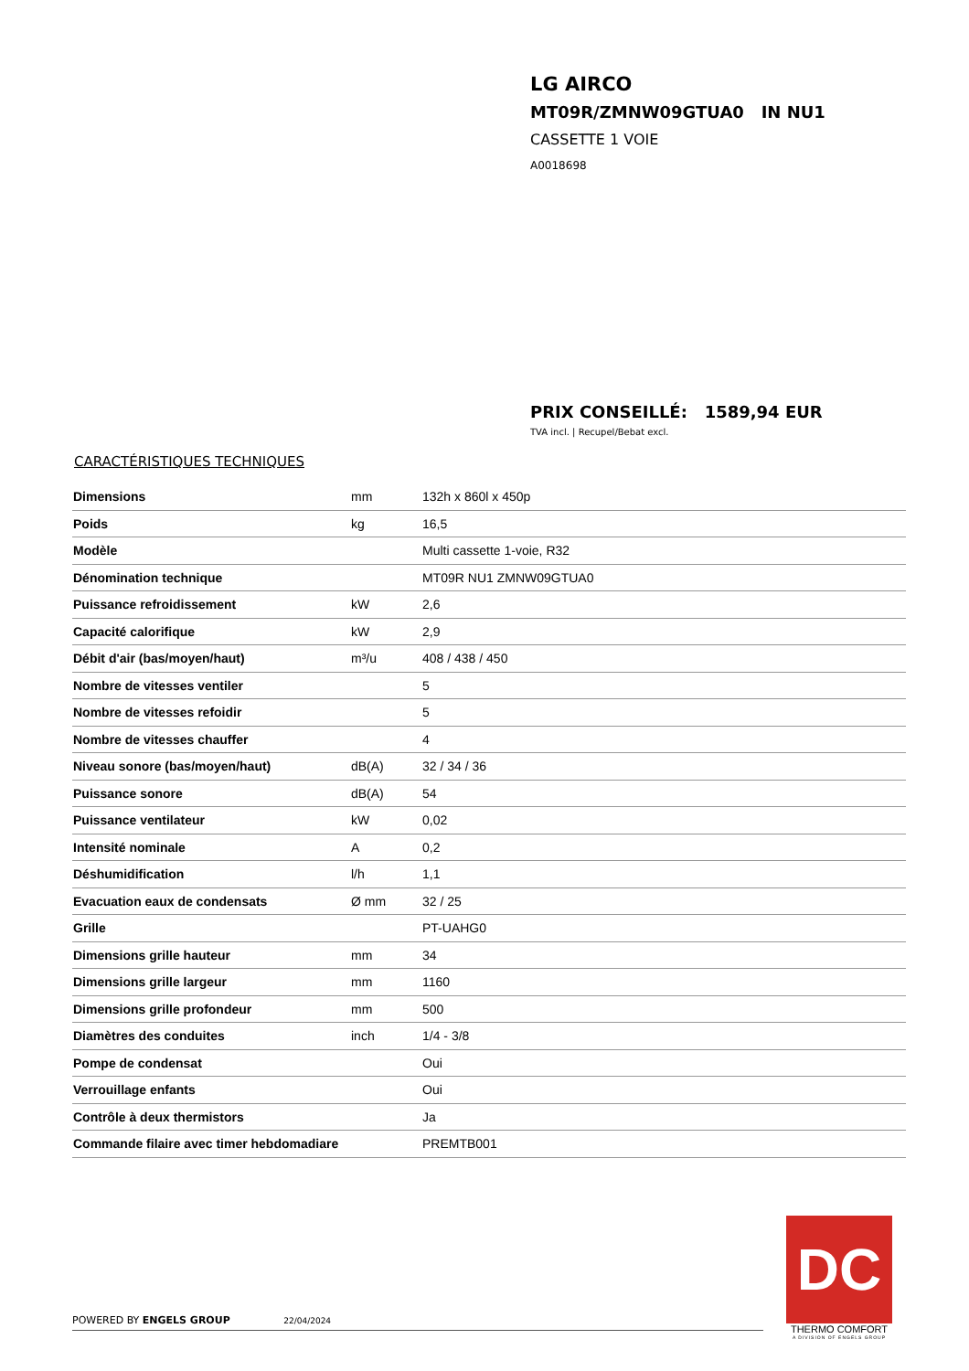LG AIRCO
MT09R/ZMNW09GTUA0 IN NU1
CASSETTE 1 VOIE
A0018698
PRIX CONSEILLÉ: 1589,94 EUR
TVA incl. | Recupel/Bebat excl.
CARACTÉRISTIQUES TECHNIQUES
| Dimensions | mm | 132h x 860l x 450p |
| Poids | kg | 16,5 |
| Modèle | | Multi cassette 1-voie, R32 |
| Dénomination technique | | MT09R NU1 ZMNW09GTUA0 |
| Puissance refroidissement | kW | 2,6 |
| Capacité calorifique | kW | 2,9 |
| Débit d'air (bas/moyen/haut) | m³/u | 408 / 438 / 450 |
| Nombre de vitesses ventiler | | 5 |
| Nombre de vitesses refoidir | | 5 |
| Nombre de vitesses chauffer | | 4 |
| Niveau sonore (bas/moyen/haut) | dB(A) | 32 / 34 / 36 |
| Puissance sonore | dB(A) | 54 |
| Puissance ventilateur | kW | 0,02 |
| Intensité nominale | A | 0,2 |
| Déshumidification | l/h | 1,1 |
| Evacuation eaux de condensats | Ø mm | 32 / 25 |
| Grille | | PT-UAHG0 |
| Dimensions grille hauteur | mm | 34 |
| Dimensions grille largeur | mm | 1160 |
| Dimensions grille profondeur | mm | 500 |
| Diamètres des conduites | inch | 1/4 - 3/8 |
| Pompe de condensat | | Oui |
| Verrouillage enfants | | Oui |
| Contrôle à deux thermistors | | Ja |
| Commande filaire avec timer hebdomadiare | | PREMTB001 |
POWERED BY ENGELS GROUP 22/04/2024
DC
THERMO COMFORT
A DIVISION OF ENGELS GROUP